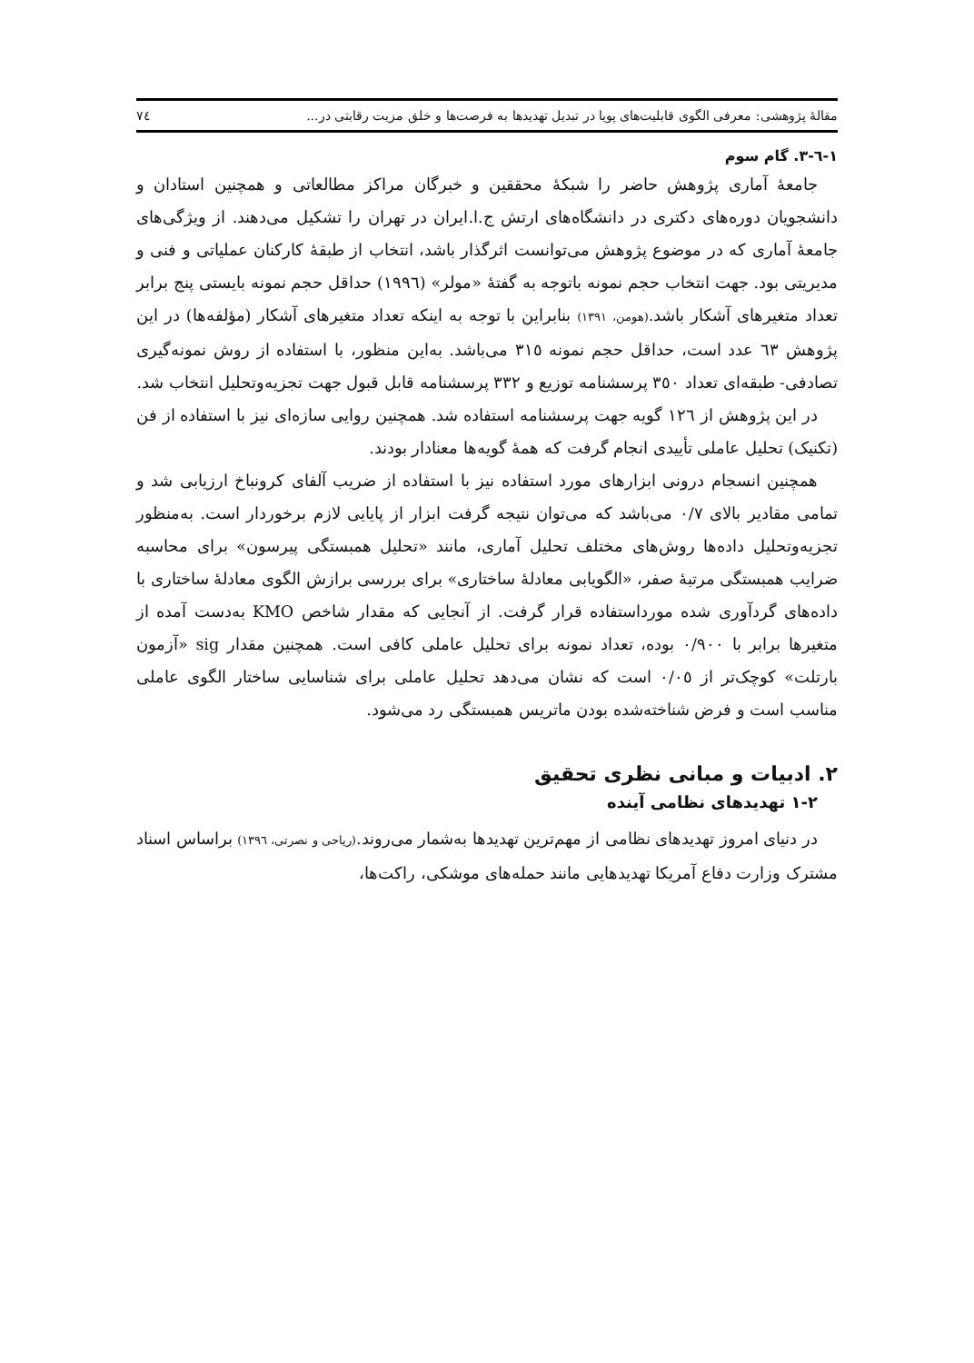مقالهٔ پژوهشی: معرفی الگوی قابلیت‌های پویا در تبدیل تهدیدها به فرصت‌ها و خلق مزیت رقابتی در... ٧٤
١-٦-٣. گام سوم
جامعهٔ آماری پژوهش حاضر را شبکهٔ محققین و خبرگان مراکز مطالعاتی و همچنین استادان و دانشجویان دوره‌های دکتری در دانشگاه‌های ارتش ج.ا.ایران در تهران را تشکیل می‌دهند. از ویژگی‌های جامعهٔ آماری که در موضوع پژوهش می‌توانست اثرگذار باشد، انتخاب از طبقهٔ کارکنان عملیاتی و فنی و مدیریتی بود. جهت انتخاب حجم نمونه باتوجه به گفتهٔ «مولر» (١٩٩٦) حداقل حجم نمونه بایستی پنج برابر تعداد متغیرهای آشکار باشد.(هومن، ١٣٩١) بنابراین با توجه به اینکه تعداد متغیرهای آشکار (مؤلفه‌ها) در این پژوهش ٦٣ عدد است، حداقل حجم نمونه ٣١٥ می‌باشد. به‌این منظور، با استفاده از روش نمونه‌گیری تصادفی- طبقه‌ای تعداد ٣٥٠ پرسشنامه توزیع و ٣٣٢ پرسشنامه قابل قبول جهت تجزیه‌وتحلیل انتخاب شد.
در این پژوهش از ١٢٦ گویه جهت پرسشنامه استفاده شد. همچنین روایی سازه‌ای نیز با استفاده از فن (تکنیک) تحلیل عاملی تأییدی انجام گرفت که همهٔ گویه‌ها معنادار بودند.
همچنین انسجام درونی ابزارهای مورد استفاده نیز با استفاده از ضریب آلفای کرونباخ ارزیابی شد و تمامی مقادیر بالای ٠/٧ می‌باشد که می‌توان نتیجه گرفت ابزار از پایایی لازم برخوردار است. به‌منظور تجزیه‌وتحلیل داده‌ها روش‌های مختلف تحلیل آماری، مانند «تحلیل همبستگی پیرسون» برای محاسبه ضرایب همبستگی مرتبهٔ صفر، «الگویابی معادلهٔ ساختاری» برای بررسی برازش الگوی معادلهٔ ساختاری با داده‌های گردآوری شده مورداستفاده قرار گرفت. از آنجایی که مقدار شاخص KMO به‌دست آمده از متغیرها برابر با ٠/٩٠٠ بوده، تعداد نمونه برای تحلیل عاملی کافی است. همچنین مقدار sig «آزمون بارتلت» کوچک‌تر از ٠/٠٥ است که نشان می‌دهد تحلیل عاملی برای شناسایی ساختار الگوی عاملی مناسب است و فرض شناخته‌شده بودن ماتریس همبستگی رد می‌شود.
٢. ادبیات و مبانی نظری تحقیق
٢-١ تهدیدهای نظامی آینده
در دنیای امروز تهدیدهای نظامی از مهم‌ترین تهدیدها به‌شمار می‌روند.(ریاحی و نصرتی، ١٣٩٦) براساس اسناد مشترک وزارت دفاع آمریکا تهدیدهایی مانند حمله‌های موشکی، راکت‌ها،